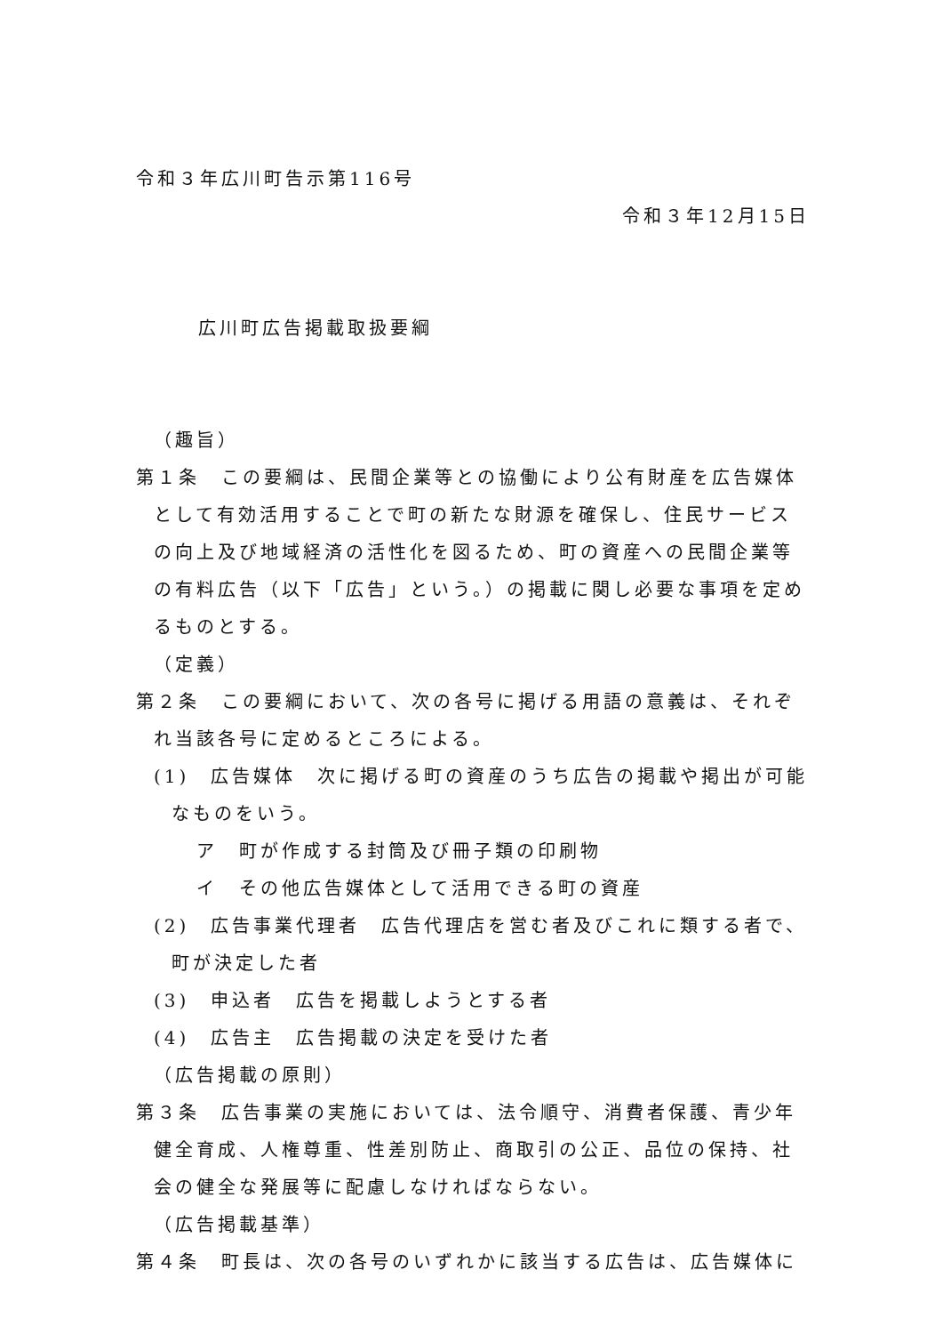令和３年広川町告示第116号
令和３年12月15日
広川町広告掲載取扱要綱
（趣旨）
第１条　この要綱は、民間企業等との協働により公有財産を広告媒体として有効活用することで町の新たな財源を確保し、住民サービスの向上及び地域経済の活性化を図るため、町の資産への民間企業等の有料広告（以下「広告」という。）の掲載に関し必要な事項を定めるものとする。
（定義）
第２条　この要綱において、次の各号に掲げる用語の意義は、それぞれ当該各号に定めるところによる。
(1)　広告媒体　次に掲げる町の資産のうち広告の掲載や掲出が可能なものをいう。
ア　町が作成する封筒及び冊子類の印刷物
イ　その他広告媒体として活用できる町の資産
(2)　広告事業代理者　広告代理店を営む者及びこれに類する者で、町が決定した者
(3)　申込者　広告を掲載しようとする者
(4)　広告主　広告掲載の決定を受けた者
（広告掲載の原則）
第３条　広告事業の実施においては、法令順守、消費者保護、青少年健全育成、人権尊重、性差別防止、商取引の公正、品位の保持、社会の健全な発展等に配慮しなければならない。
（広告掲載基準）
第４条　町長は、次の各号のいずれかに該当する広告は、広告媒体に